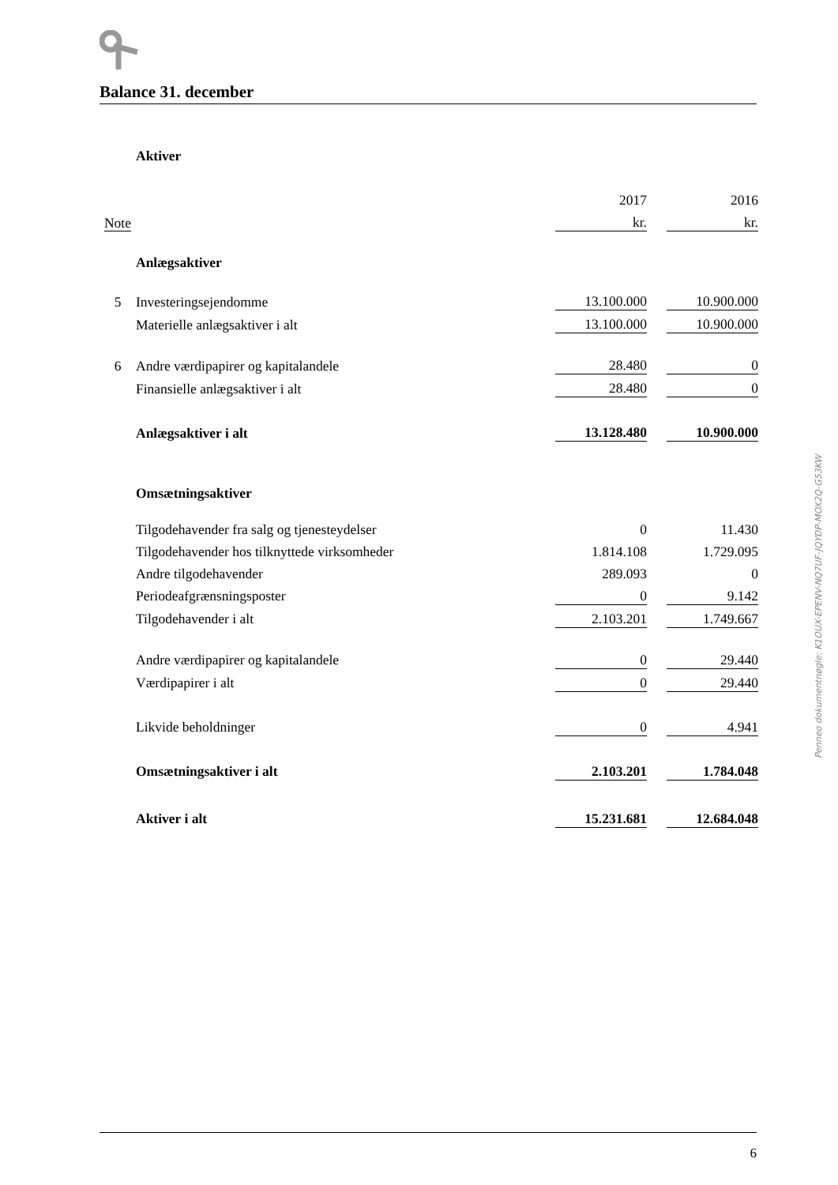Balance 31. december
| | Aktiver | | | |
| | | 2017 | | 2016 |
| Note | | kr. | | kr. |
| | Anlægsaktiver | | | |
| 5 | Investeringsejendomme | 13.100.000 | | 10.900.000 |
| | Materielle anlægsaktiver i alt | 13.100.000 | | 10.900.000 |
| 6 | Andre værdipapirer og kapitalandele | 28.480 | | 0 |
| | Finansielle anlægsaktiver i alt | 28.480 | | 0 |
| | Anlægsaktiver i alt | 13.128.480 | | 10.900.000 |
| | Omsætningsaktiver | | | |
| | Tilgodehavender fra salg og tjenesteydelser | 0 | | 11.430 |
| | Tilgodehavender hos tilknyttede virksomheder | 1.814.108 | | 1.729.095 |
| | Andre tilgodehavender | 289.093 | | 0 |
| | Periodeafgrænsningsposter | 0 | | 9.142 |
| | Tilgodehavender i alt | 2.103.201 | | 1.749.667 |
| | Andre værdipapirer og kapitalandele | 0 | | 29.440 |
| | Værdipapirer i alt | 0 | | 29.440 |
| | Likvide beholdninger | 0 | | 4.941 |
| | Omsætningsaktiver i alt | 2.103.201 | | 1.784.048 |
| | Aktiver i alt | 15.231.681 | | 12.684.048 |
Penneo dokumentnøgle: K1OUX-EPENV-NQ7UF-JQYDP-MOX2Q-G53KW
6